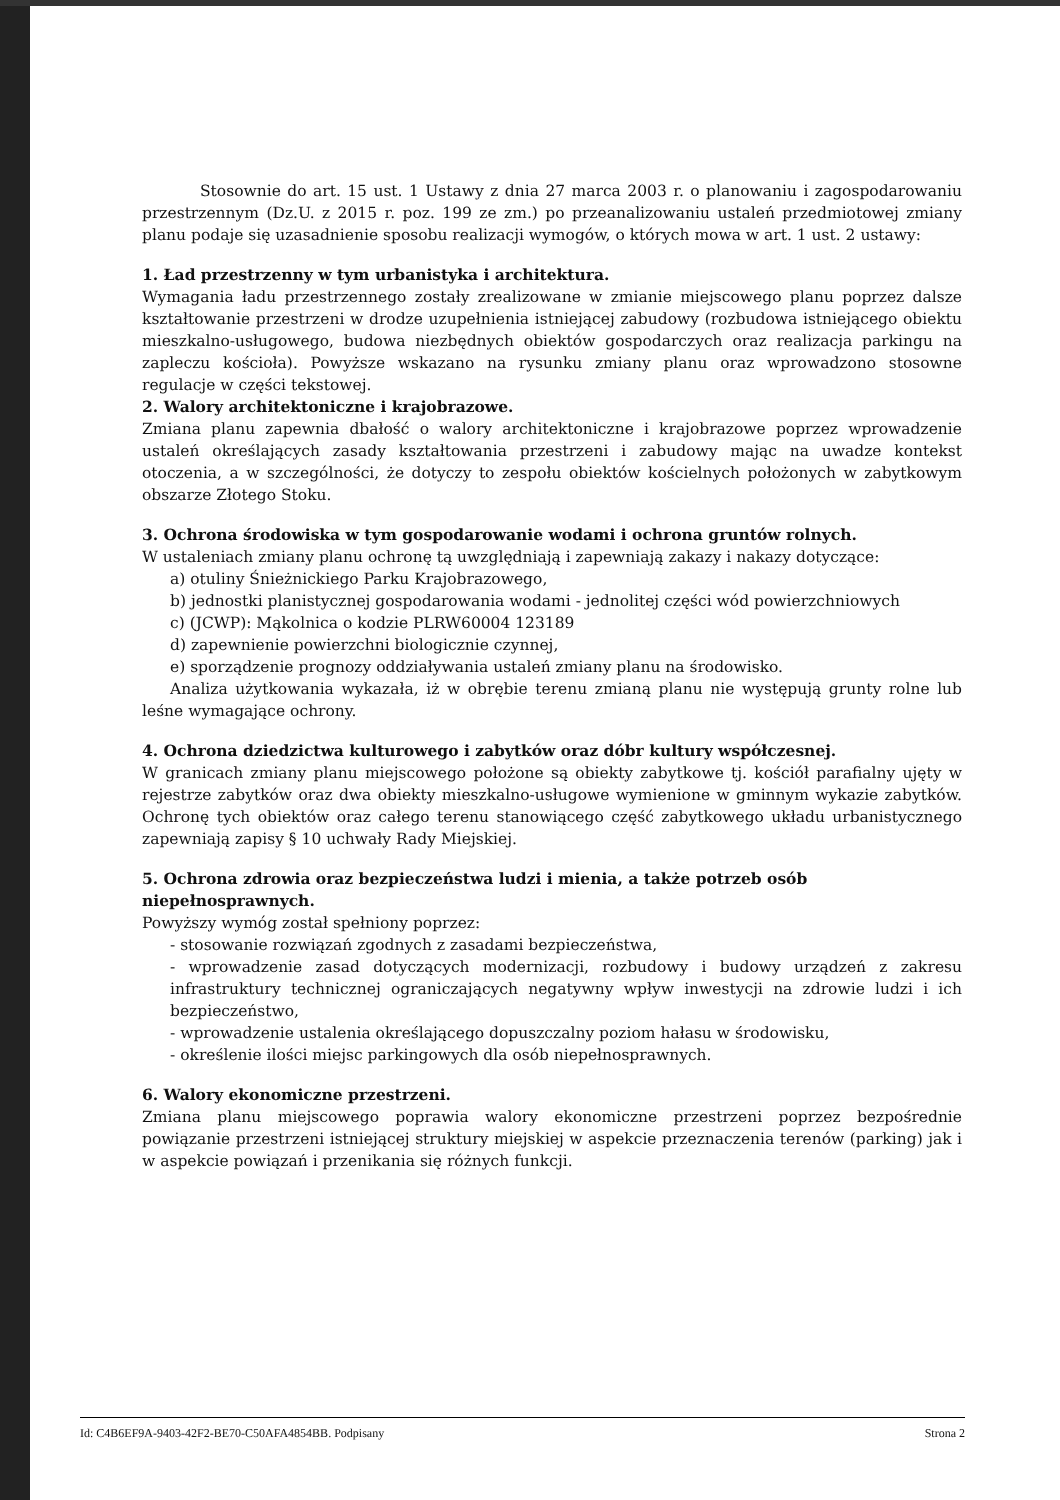Stosownie do art. 15 ust. 1 Ustawy z dnia 27 marca 2003 r. o planowaniu i zagospodarowaniu przestrzennym (Dz.U. z 2015 r. poz. 199 ze zm.) po przeanalizowaniu ustaleń przedmiotowej zmiany planu podaje się uzasadnienie sposobu realizacji wymogów, o których mowa w art. 1 ust. 2 ustawy:
1. Ład przestrzenny w tym urbanistyka i architektura.
Wymagania ładu przestrzennego zostały zrealizowane w zmianie miejscowego planu poprzez dalsze kształtowanie przestrzeni w drodze uzupełnienia istniejącej zabudowy (rozbudowa istniejącego obiektu mieszkalno-usługowego, budowa niezbędnych obiektów gospodarczych oraz realizacja parkingu na zapleczu kościoła). Powyższe wskazano na rysunku zmiany planu oraz wprowadzono stosowne regulacje w części tekstowej.
2. Walory architektoniczne i krajobrazowe.
Zmiana planu zapewnia dbałość o walory architektoniczne i krajobrazowe poprzez wprowadzenie ustaleń określających zasady kształtowania przestrzeni i zabudowy mając na uwadze kontekst otoczenia, a w szczególności, że dotyczy to zespołu obiektów kościelnych położonych w zabytkowym obszarze Złotego Stoku.
3. Ochrona środowiska w tym gospodarowanie wodami i ochrona gruntów rolnych.
W ustaleniach zmiany planu ochronę tą uwzględniają i zapewniają zakazy i nakazy dotyczące:
a) otuliny Śnieżnickiego Parku Krajobrazowego,
b) jednostki planistycznej gospodarowania wodami - jednolitej części wód powierzchniowych
c) (JCWP): Mąkolnica o kodzie PLRW60004 123189
d) zapewnienie powierzchni biologicznie czynnej,
e) sporządzenie prognozy oddziaływania ustaleń zmiany planu na środowisko.
Analiza użytkowania wykazała, iż w obrębie terenu zmianą planu nie występują grunty rolne lub leśne wymagające ochrony.
4. Ochrona dziedzictwa kulturowego i zabytków oraz dóbr kultury współczesnej.
W granicach zmiany planu miejscowego położone są obiekty zabytkowe tj. kościół parafialny ujęty w rejestrze zabytków oraz dwa obiekty mieszkalno-usługowe wymienione w gminnym wykazie zabytków. Ochronę tych obiektów oraz całego terenu stanowiącego część zabytkowego układu urbanistycznego zapewniają zapisy § 10 uchwały Rady Miejskiej.
5. Ochrona zdrowia oraz bezpieczeństwa ludzi i mienia, a także potrzeb osób niepełnosprawnych.
Powyższy wymóg został spełniony poprzez:
- stosowanie rozwiązań zgodnych z zasadami bezpieczeństwa,
- wprowadzenie zasad dotyczących modernizacji, rozbudowy i budowy urządzeń z zakresu infrastruktury technicznej ograniczających negatywny wpływ inwestycji na zdrowie ludzi i ich bezpieczeństwo,
- wprowadzenie ustalenia określającego dopuszczalny poziom hałasu w środowisku,
- określenie ilości miejsc parkingowych dla osób niepełnosprawnych.
6. Walory ekonomiczne przestrzeni.
Zmiana planu miejscowego poprawia walory ekonomiczne przestrzeni poprzez bezpośrednie powiązanie przestrzeni istniejącej struktury miejskiej w aspekcie przeznaczenia terenów (parking) jak i w aspekcie powiązań i przenikania się różnych funkcji.
Id: C4B6EF9A-9403-42F2-BE70-C50AFA4854BB. Podpisany Strona 2